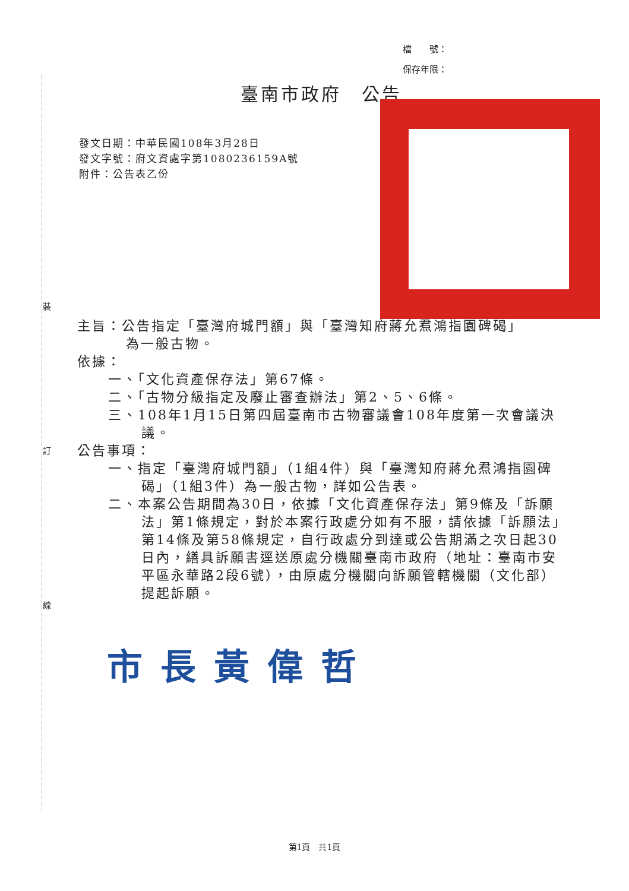裝
訂
線
檔　　號：
保存年限：
臺南市政府　公告
發文日期：中華民國108年3月28日
發文字號：府文資處字第1080236159A號
附件：公告表乙份
主旨：公告指定「臺灣府城門額」與「臺灣知府蔣允焄鴻指園碑碣」
為一般古物。
依據：
一、「文化資產保存法」第67條。
二、「古物分級指定及廢止審查辦法」第2、5、6條。
三、108年1月15日第四屆臺南市古物審議會108年度第一次會議決議。
公告事項：
一、指定「臺灣府城門額」（1組4件）與「臺灣知府蔣允焄鴻指園碑碣」（1組3件）為一般古物，詳如公告表。
二、本案公告期間為30日，依據「文化資產保存法」第9條及「訴願法」第1條規定，對於本案行政處分如有不服，請依據「訴願法」第14條及第58條規定，自行政處分到達或公告期滿之次日起30日內，繕具訴願書逕送原處分機關臺南市政府（地址：臺南市安平區永華路2段6號），由原處分機關向訴願管轄機關（文化部）提起訴願。
市長黃偉哲
第1頁　共1頁